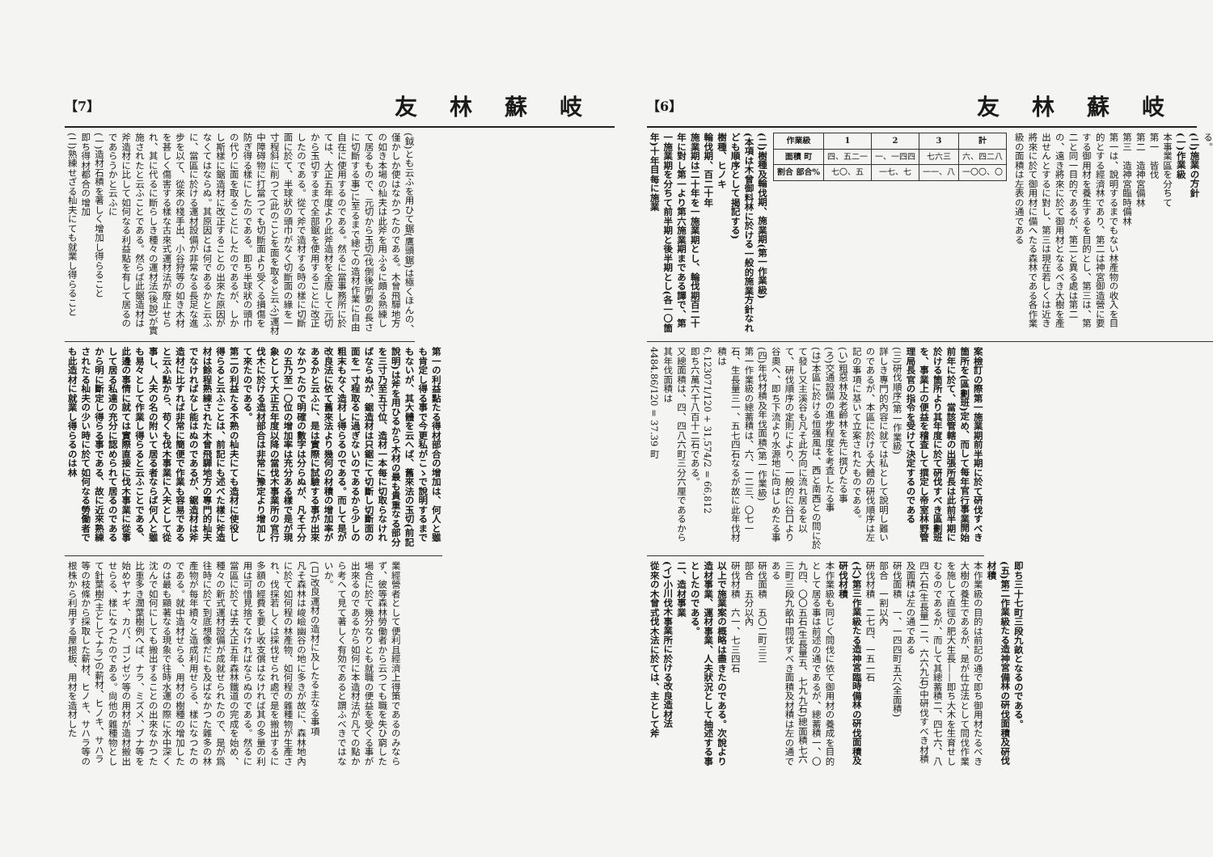【6】 友林蘇岐
る。
(二)施業の方針
(一)作業級
本事業區を分ちて
第一　皆伐
第二　造神宮備林
第三　造神宮臨時備林
第一は、說明するまでもない林產物の收入を目的とする經濟林であり、第二は神宮御造營に要する御用材を養生するを目的とし、第三は、第二と同一目的であるが、第二と異る處は第二の、遠き將來に於て御用材となるべき大樹を產出せんとするに對し、第三は現在若しくは近き將來に於て御用材に備へたる森林である各作業級の面積は左表の通である
| 作業級 | 1 | 2 | 3 | 計 |
| --- | --- | --- | --- | --- |
| 面積 町 | 四、五二一 | 一、一四四 | 七六三 | 六、四二八 |
| 割合 部合% | 七〇、五 | 一七、七 | 一一、八 | 一〇〇、〇 |
(二)樹種及輪伐期、施業期(第一作業級)
(本項は木曾御料林に於ける一般的施業方針なれども順序として揭記する)
樹種、ヒノキ
輪伐期、百二十年
施業期は二十年を一施業期とし、輪伐期百二十年に對し第一より第六施業期まである譯で、第一施業期を分ちて前半期と後半期とし(各一〇箇年)十年目每に施業
案檢訂の際第一施業期前半期に於て硏伐すべき箇所を(區劃班)定め、而して每年官行事業開始前年に於て、當該管轄の出張所長は此前半期に於ける箇所より其年度に於て硏伐すべき區劃班を、事業上の便益を稽査して撰定し帝室林野管理局長官の指令を受けて決定するのである
(三)硏伐順序(第一作業級)
詳しき專門的內容に就ては私として說明し難いのであるが、本區に於ける大體の硏伐順序は左記の事項に基いて立案されたものである。
(い)粗惡林及老齡林を先に撰びたる事
(ろ)交通設備の進步程度を考査したる事
(は)本區に於ける恒强風は、西と南西との間に於て發し又主溪谷も凡そ此方向に流れ居るを以て、硏伐順序の定則により、一般的に谷口より谷奧へ、即ち下流より水源地に向はしめたる事
(四)年伐材積及年伐面積(第一作業級)
第一作業級の總蓄積は、六、一二三、〇七一石、生長量三一、五七四石なるが故に此年伐材積は
6,123071/120 + 31,574/2 = 66,812
即ち六萬六千八百十二石である。
又總面積は、四、四八六町三分六厘であるから其年伐面積は
4484.86/120 = 37.39 町
即ち三十七町三段九畝となるのである。
(五)第二作業級たる造神宮備林の硏伐面積及硏伐材積
本作業級の目的は前記の通で即ち御用材たるべき大樹の養生であるが、是が仕立法として間伐作業を施して直徑の肥大生長——即ち大木を生育せしむるのであるが、而して其總蓄積二、四七六、八四六石(生長量一二、六六九石)中硏伐すべき材積及面積は左の通である
硏伐面積　一、一四四町五六(全面積)
部合　一割以內
硏伐材積　二七四、一五一石
(六)第三作業級たる造神宮臨時備林の硏伐面積及硏伐材積
本作業級も同じく間伐に依て御用材の養成を目的として居る事は前述の通であるが、總蓄積一、〇九四、〇〇五石(生長量五、七九九石)總面積七六三町三段九畝中間伐すべき面積及材積は左の通である
硏伐面積　五〇二町三三
部合　五分以內
硏伐材積　六一、七三四石
以上で施業案の概略は盡きたのである。次說より造材事業、運材事業、人夫狀況として抽述する事としたのである。
二、造材事業
(イ)小川伐木事業所に於ける改良造材法
從來の木曾式伐木法に於ては、主として斧
【7】 友林蘇岐
(鉞)とも云ふを用ひて鋸(鷹頭鋸)は極くほんの、僅かしか使はなかつたのである。木曾飛驒地方の如き本場の杣夫は此斧を用ふるに頗る熟練して居るもので、元切から玉切(伐倒後所要の長さに切斷する事)に至るまで總ての造材作業に自由自在に使用するのである。然るに當事務所に於ては、大正五年度より此斧造材を全廢して元切から玉切するまで全部鋸を使用することに改正したのである。從て斧で造材する時の樣に切斷面に於て、半球狀の頭巾がなく切斷面の緣を一寸程斜に削つて(此のことを面を取ると云ふ)運材中障碍物に打當つても切斷面より受くる損傷を防ぎ得る樣にしたのである。即ち半球狀の頭巾の代りに面を取ることにしたのであるが、しかし斯樣に鋸造材に改正することの出來た原因がなくてはならぬ。其原因とは何であるかと云ふに、當區に於ける運材設備が非常なる長足な進步を以て、從來の棧手出、小谷狩等の如き木材を甚しく傷害する樣な古來式運材法が廢止せられ、其に代るに斷らしき種々の運材法(後說)が實施されたと云ふことである。然らば此鋸造材は斧造材に比して如何なる利益點を有して居るのであらうかと云ふに
(一)造材石積を著しく增加し得らること
即ち得材都合の增加
(二)熟練せざる杣夫にても就業し得らること
第一の利益點たる得材部合の增加は、何人と雖も肯定し得る事で今更私がこゝで說明するまでもないが、其大體を云へば、舊來法の玉切(前記說明)は斧を用ひるから木材の最も貴重なる部分を三寸乃至五寸位、造材一本每に切取らなければならぬが、鋸造材は只鋸にて切斷し切斷面の面を一寸程取るに過ぎないのであるから少しの粗末もなく造材し得らるのである。而して是が改良法に依て舊來法より幾何の材積の增加率があるかと云ふに、是は實際に試驗する事が出來なかつたので明確の數字は分らぬが、凡そ千分の五乃至一〇位の增加率は充分ある樣で是が現象として大正五年度以降の當伐木事業所の官行伐木に於ける造材部合は非常に豫定より增加して來たのである。
第二の利益たる不熟の杣夫にても造材に使役し得らると云ふことは、前記にも述べた樣に斧造材は餘程熟練された木曾飛驒地方の專門的杣夫でなければなし能はぬのであるが、鋸造材は斧造材に比すれば非常に簡便で作業も容易であると云ふ點から、苟くも伐木事業に入夫として從事し、人夫の名の附いて居る者ならば何人と雖も易々として作業し得らると云ふことである、此邊の事情に就ては實際直接に伐木事業に從事して居る私達の充分に認められて居るのであるから明に斷定し得らる事である、故に近來熟練されたる杣夫の少い時に於て如何なる勞働者でも此造材に就業し得らるのは林
業經營者として便利且經濟上得策であるのみならず、彼等森林勞働者から云つても職を失ひ窮した場合に於て幾分なりとも就職の便益を受くる事が出來るのであるから如何に本造材法が凡ての點から考へて見て著しく有効であると謂ふべきではないか。
(ロ)改良運材の造材に及したる主なる事項
凡そ森林は峻嶮幽谷の地に多きが故に、森林地內に於て如何程の林產物、如何程の雜種物が生產され、伐採若しくは採伐せられ處で是を搬出するに多額の經費を要し收支償はなければ其の多量の利用は可惜見捨てなければならぬのである。然るに當區に於ては去大正五年森林鐵道の完成を始め、種々の新式運材設備が成就せられたので、是が爲往時に於て到底想像だにも及ばなかつた雜多の林產物が每年續々と造成利用せらる、樣になつたのである。就中造材せらる、用材の樹種の增加したのは最も顯著なる現象で往時水運の際に水中深く沈んで如何にしても搬出することの出來なかつた比重多き濶葉樹例へば、ナラ、ミズメ、ブナ等を始めヤナギ、カバ、ゴンゼツ等の用材が造材搬出せらる、樣になつたのである。尙他の雜種物として針葉樹(主としてナラ)の薪材、ヒノキ、サハラ等の枝條から採取した薪材、ヒノキ、サハラ等の根株から利用する屋根板、用材を造材した